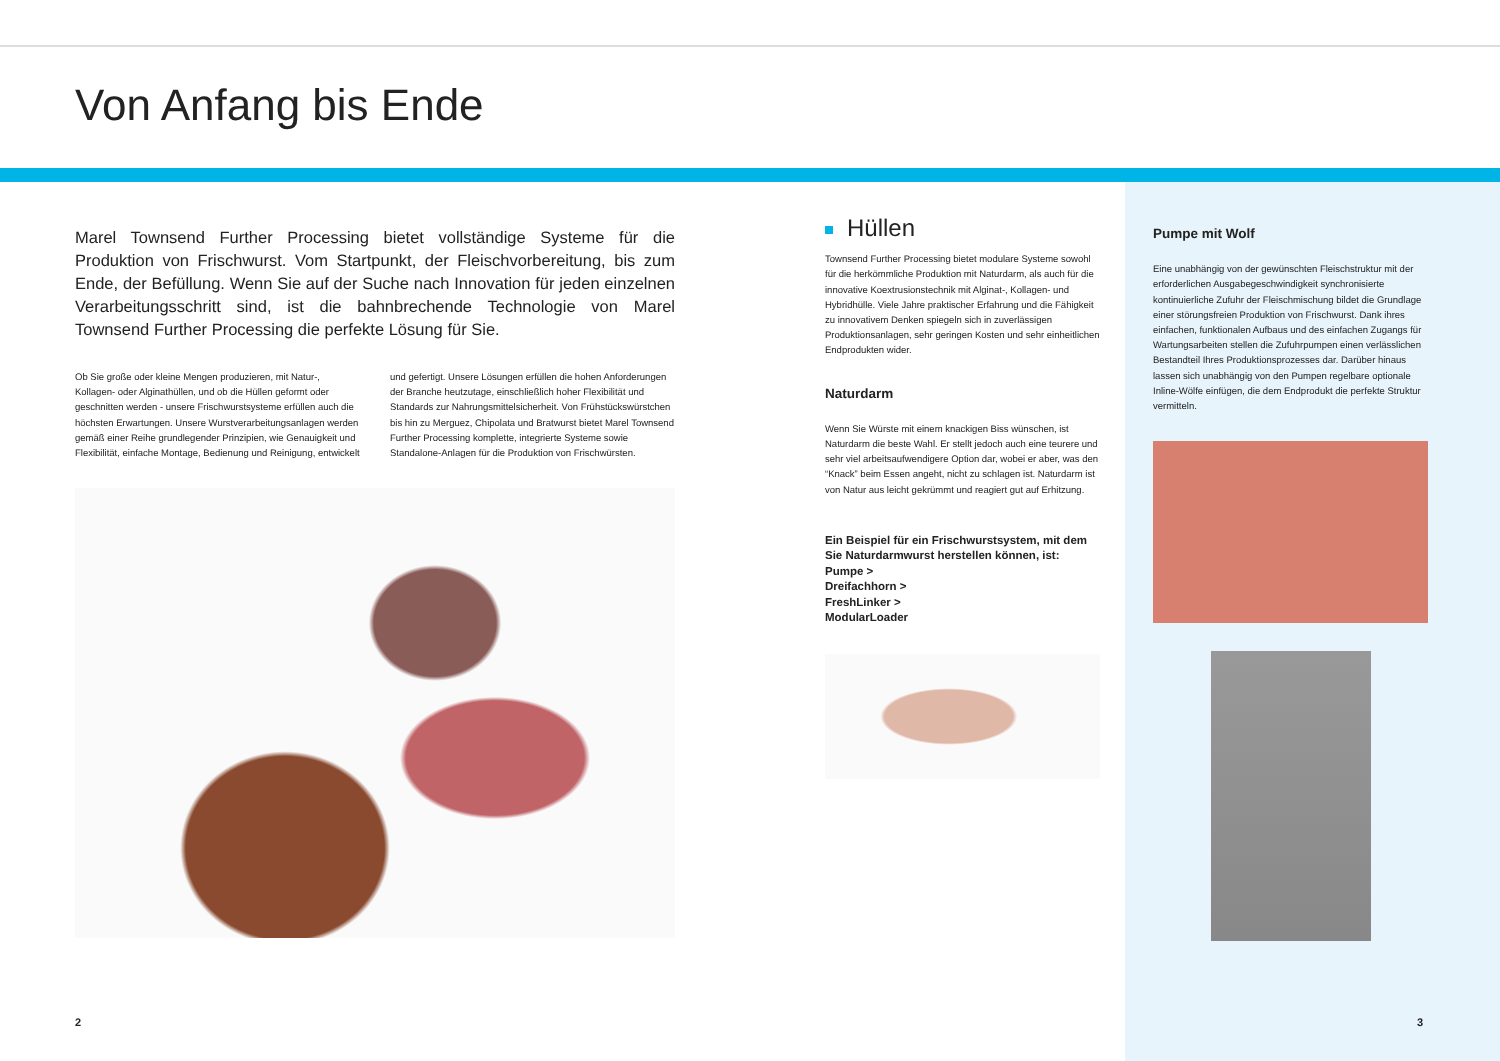Von Anfang bis Ende
Marel Townsend Further Processing bietet vollständige Systeme für die Produktion von Frischwurst. Vom Startpunkt, der Fleischvorbereitung, bis zum Ende, der Befüllung. Wenn Sie auf der Suche nach Innovation für jeden einzelnen Verarbeitungsschritt sind, ist die bahnbrechende Technologie von Marel Townsend Further Processing die perfekte Lösung für Sie.
Ob Sie große oder kleine Mengen produzieren, mit Natur-, Kollagen- oder Alginathüllen, und ob die Hüllen geformt oder geschnitten werden - unsere Frischwurstsysteme erfüllen auch die höchsten Erwartungen. Unsere Wurstverarbeitungsanlagen werden gemäß einer Reihe grundlegender Prinzipien, wie Genauigkeit und Flexibilität, einfache Montage, Bedienung und Reinigung, entwickelt und gefertigt. Unsere Lösungen erfüllen die hohen Anforderungen der Branche heutzutage, einschließlich hoher Flexibilität und Standards zur Nahrungsmittelsicherheit. Von Frühstückswürstchen bis hin zu Merguez, Chipolata und Bratwurst bietet Marel Townsend Further Processing komplette, integrierte Systeme sowie Standalone-Anlagen für die Produktion von Frischwürsten.
Hüllen
Townsend Further Processing bietet modulare Systeme sowohl für die herkömmliche Produktion mit Naturdarm, als auch für die innovative Koextrusionstechnik mit Alginat-, Kollagen- und Hybridhülle. Viele Jahre praktischer Erfahrung und die Fähigkeit zu innovativem Denken spiegeln sich in zuverlässigen Produktionsanlagen, sehr geringen Kosten und sehr einheitlichen Endprodukten wider.
Naturdarm
Wenn Sie Würste mit einem knackigen Biss wünschen, ist Naturdarm die beste Wahl. Er stellt jedoch auch eine teurere und sehr viel arbeitsaufwendigere Option dar, wobei er aber, was den “Knack” beim Essen angeht, nicht zu schlagen ist. Naturdarm ist von Natur aus leicht gekrümmt und reagiert gut auf Erhitzung.
Ein Beispiel für ein Frischwurstsystem, mit dem Sie Naturdarmwurst herstellen können, ist:
Pumpe >
Dreifachhorn >
FreshLinker >
ModularLoader
Pumpe mit Wolf
Eine unabhängig von der gewünschten Fleischstruktur mit der erforderlichen Ausgabegeschwindigkeit synchronisierte kontinuierliche Zufuhr der Fleischmischung bildet die Grundlage einer störungsfreien Produktion von Frischwurst. Dank ihres einfachen, funktionalen Aufbaus und des einfachen Zugangs für Wartungsarbeiten stellen die Zufuhrpumpen einen verlässlichen Bestandteil Ihres Produktionsprozesses dar. Darüber hinaus lassen sich unabhängig von den Pumpen regelbare optionale Inline-Wölfe einfügen, die dem Endprodukt die perfekte Struktur vermitteln.
2 3